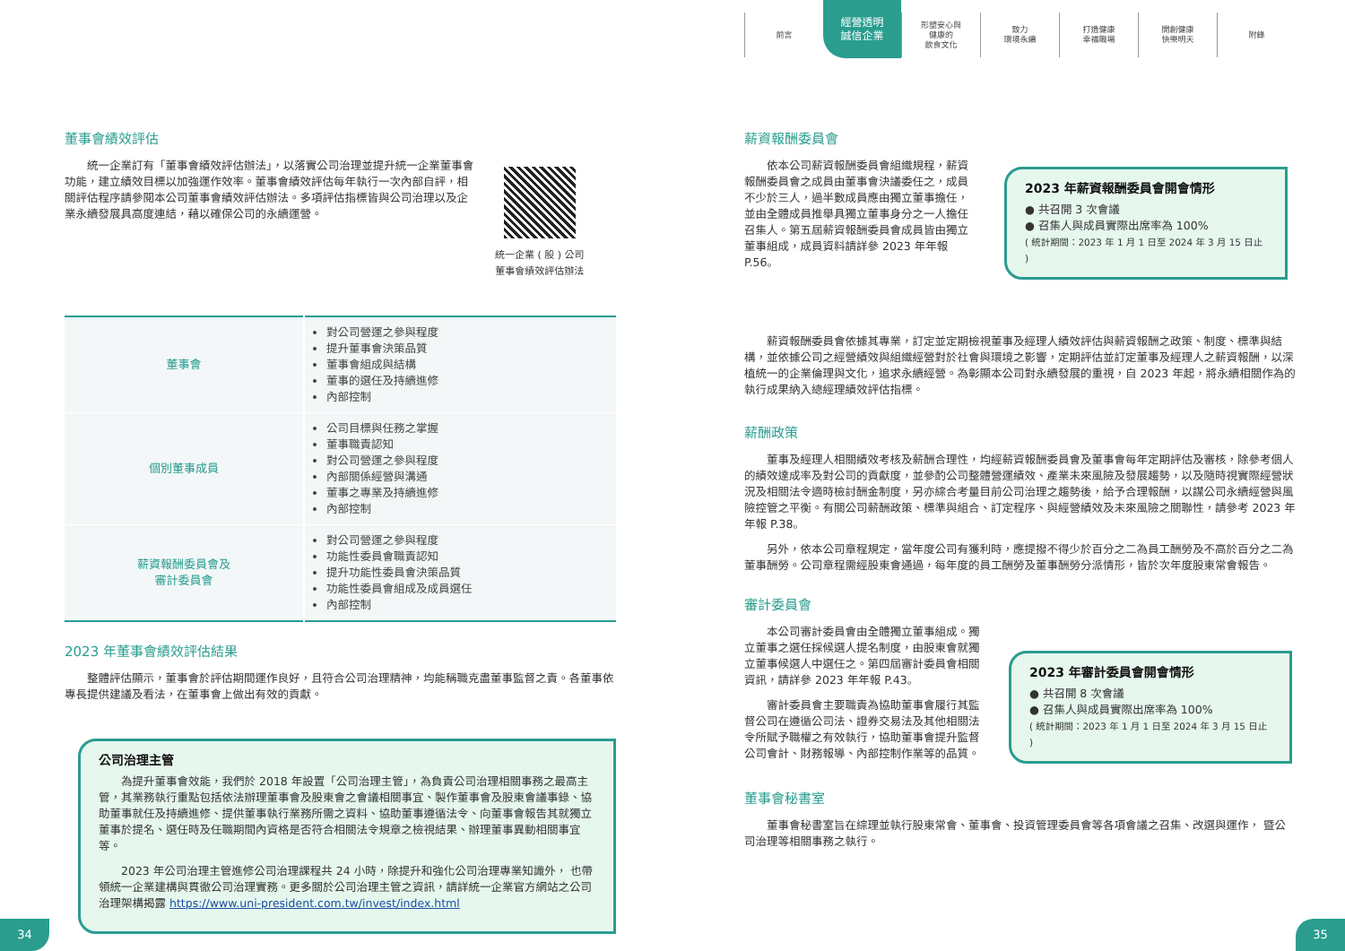前言
經營透明
誠信企業
形塑安心與
健康的
飲食文化
致力
環境永續
打造健康
幸福職場
開創健康
快樂明天
附錄
董事會績效評估
統一企業訂有「董事會績效評估辦法」，以落實公司治理並提升統一企業董事會功能，建立績效目標以加強運作效率。董事會績效評估每年執行一次內部自評，相關評估程序請參閱本公司董事會績效評估辦法。多項評估指標皆與公司治理以及企業永續發展具高度連結，藉以確保公司的永續運營。
統一企業 ( 股 ) 公司
董事會績效評估辦法
| 董事會 | 對公司營運之參與程度 提升董事會決策品質 董事會組成與結構 董事的選任及持續進修 內部控制 |
| 個別董事成員 | 公司目標與任務之掌握 董事職責認知 對公司營運之參與程度 內部關係經營與溝通 董事之專業及持續進修 內部控制 |
| 薪資報酬委員會及 審計委員會 | 對公司營運之參與程度 功能性委員會職責認知 提升功能性委員會決策品質 功能性委員會組成及成員選任 內部控制 |
2023 年董事會績效評估結果
整體評估顯示，董事會於評估期間運作良好，且符合公司治理精神，均能稱職克盡董事監督之責。各董事依專長提供建議及看法，在董事會上做出有效的貢獻。
公司治理主管
為提升董事會效能，我們於 2018 年設置「公司治理主管」，為負責公司治理相關事務之最高主管，其業務執行重點包括依法辦理董事會及股東會之會議相關事宜、製作董事會及股東會議事錄、協助董事就任及持續進修、提供董事執行業務所需之資料、協助董事遵循法令、向董事會報告其就獨立董事於提名、選任時及任職期間內資格是否符合相關法令規章之檢視結果、辦理董事異動相關事宜等。
2023 年公司治理主管進修公司治理課程共 24 小時，除提升和強化公司治理專業知識外， 也帶領統一企業建構與貫徹公司治理實務。更多關於公司治理主管之資訊，請詳統一企業官方網站之公司治理架構揭露 https://www.uni-president.com.tw/invest/index.html
薪資報酬委員會
依本公司薪資報酬委員會組織規程，薪資報酬委員會之成員由董事會決議委任之，成員不少於三人，過半數成員應由獨立董事擔任，並由全體成員推舉具獨立董事身分之一人擔任召集人。第五屆薪資報酬委員會成員皆由獨立董事組成，成員資料請詳參 2023 年年報 P.56。
2023 年薪資報酬委員會開會情形
● 共召開 3 次會議
● 召集人與成員實際出席率為 100%
( 統計期間：2023 年 1 月 1 日至 2024 年 3 月 15 日止 )
薪資報酬委員會依據其專業，訂定並定期檢視董事及經理人績效評估與薪資報酬之政策、制度、標準與結構，並依據公司之經營績效與組織經營對於社會與環境之影響，定期評估並訂定董事及經理人之薪資報酬，以深植統一的企業倫理與文化，追求永續經營。為彰顯本公司對永續發展的重視，自 2023 年起，將永續相關作為的執行成果納入總經理績效評估指標。
薪酬政策
董事及經理人相關績效考核及薪酬合理性，均經薪資報酬委員會及董事會每年定期評估及審核，除參考個人的績效達成率及對公司的貢獻度，並參酌公司整體營運績效、產業未來風險及發展趨勢，以及隨時視實際經營狀況及相關法令適時檢討酬金制度，另亦綜合考量目前公司治理之趨勢後，給予合理報酬，以謀公司永續經營與風險控管之平衡。有關公司薪酬政策、標準與組合、訂定程序、與經營績效及未來風險之關聯性，請參考 2023 年年報 P.38。
另外，依本公司章程規定，當年度公司有獲利時，應提撥不得少於百分之二為員工酬勞及不高於百分之二為董事酬勞。公司章程需經股東會通過，每年度的員工酬勞及董事酬勞分派情形，皆於次年度股東常會報告。
審計委員會
本公司審計委員會由全體獨立董事組成。獨立董事之選任採候選人提名制度，由股東會就獨立董事候選人中選任之。第四屆審計委員會相關資訊，請詳參 2023 年年報 P.43。
審計委員會主要職責為協助董事會履行其監督公司在遵循公司法、證券交易法及其他相關法令所賦予職權之有效執行，協助董事會提升監督公司會計、財務報導、內部控制作業等的品質。
2023 年審計委員會開會情形
● 共召開 8 次會議
● 召集人與成員實際出席率為 100%
( 統計期間：2023 年 1 月 1 日至 2024 年 3 月 15 日止 )
董事會秘書室
董事會秘書室旨在綜理並執行股東常會、董事會、投資管理委員會等各項會議之召集、改選與運作， 暨公司治理等相關事務之執行。
34 35